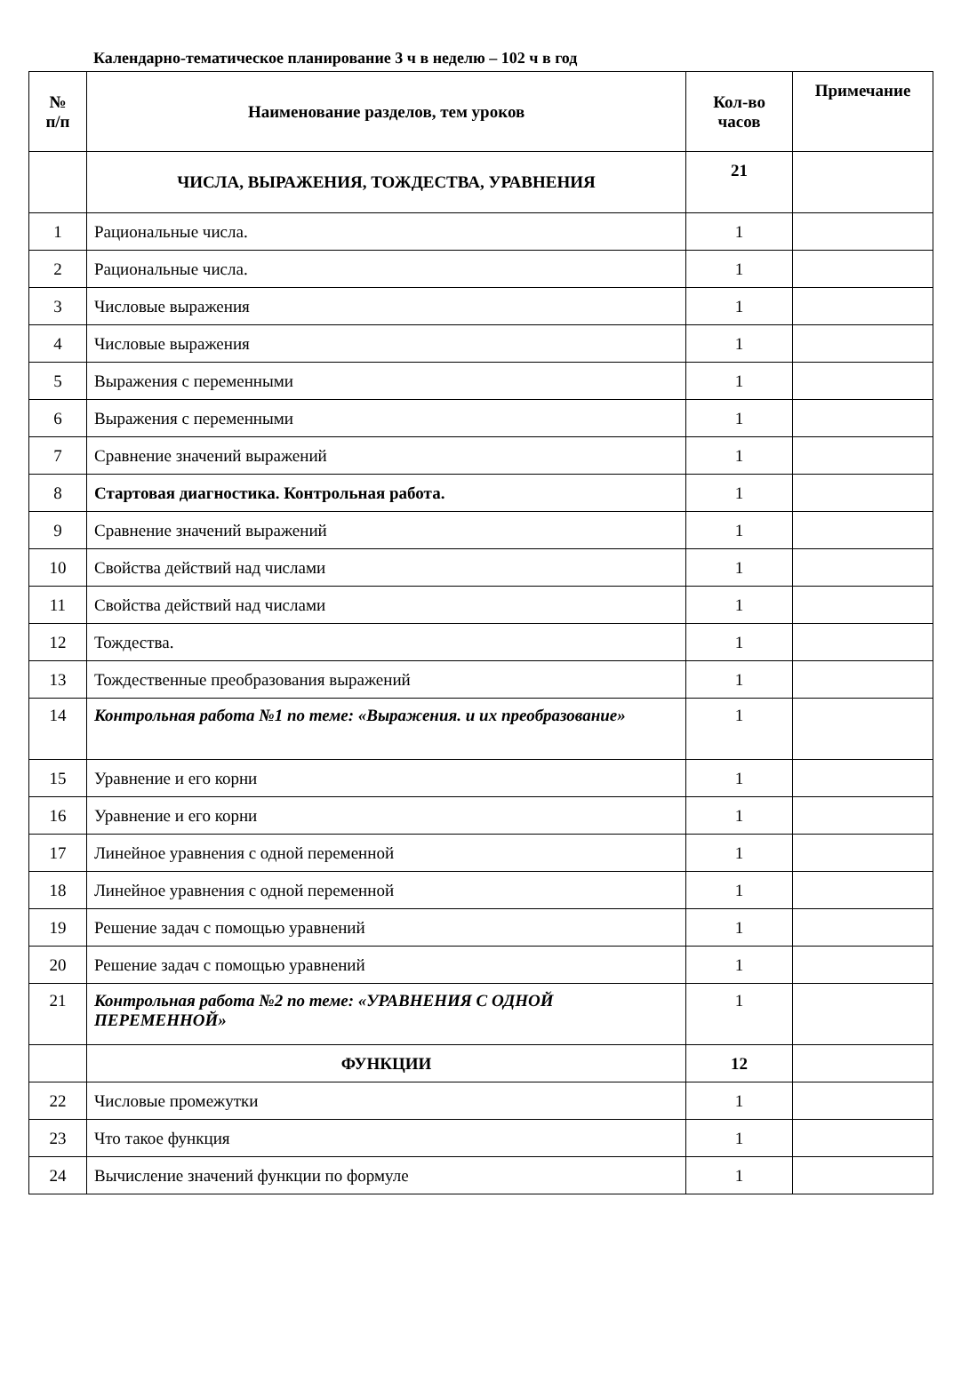Календарно-тематическое планирование 3 ч в неделю – 102 ч в год
| № п/п | Наименование разделов, тем уроков | Кол-во часов | Примечание |
| --- | --- | --- | --- |
| | ЧИСЛА, ВЫРАЖЕНИЯ, ТОЖДЕСТВА, УРАВНЕНИЯ | 21 | |
| 1 | Рациональные числа. | 1 | |
| 2 | Рациональные числа. | 1 | |
| 3 | Числовые выражения | 1 | |
| 4 | Числовые выражения | 1 | |
| 5 | Выражения с переменными | 1 | |
| 6 | Выражения с переменными | 1 | |
| 7 | Сравнение значений выражений | 1 | |
| 8 | Стартовая диагностика. Контрольная работа. | 1 | |
| 9 | Сравнение значений выражений | 1 | |
| 10 | Свойства действий над числами | 1 | |
| 11 | Свойства действий над числами | 1 | |
| 12 | Тождества. | 1 | |
| 13 | Тождественные преобразования выражений | 1 | |
| 14 | Контрольная работа №1 по теме: «Выражения. и их преобразование» | 1 | |
| 15 | Уравнение и его корни | 1 | |
| 16 | Уравнение и его корни | 1 | |
| 17 | Линейное уравнения с одной переменной | 1 | |
| 18 | Линейное уравнения с одной переменной | 1 | |
| 19 | Решение задач с помощью уравнений | 1 | |
| 20 | Решение задач с помощью уравнений | 1 | |
| 21 | Контрольная работа №2 по теме: «УРАВНЕНИЯ С ОДНОЙ ПЕРЕМЕННОЙ» | 1 | |
| | ФУНКЦИИ | 12 | |
| 22 | Числовые промежутки | 1 | |
| 23 | Что такое функция | 1 | |
| 24 | Вычисление значений функции по формуле | 1 | |